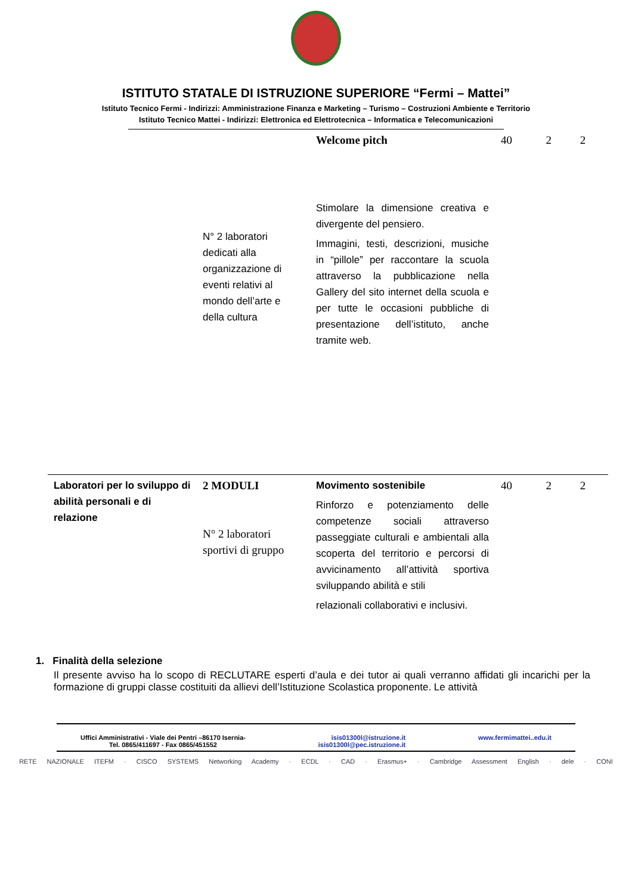ISTITUTO STATALE DI ISTRUZIONE SUPERIORE “Fermi – Mattei”
Istituto Tecnico Fermi - Indirizzi: Amministrazione Finanza e Marketing – Turismo – Costruzioni Ambiente e Territorio
Istituto Tecnico Mattei - Indirizzi: Elettronica ed Elettrotecnica – Informatica e Telecomunicazioni
| | N° 2 laboratori dedicati alla organizzazione di eventi relativi al mondo dell’arte e della cultura | Welcome pitch Stimolare la dimensione creativa e divergente del pensiero. Immagini, testi, descrizioni, musiche in “pillole” per raccontare la scuola attraverso la pubblicazione nella Gallery del sito internet della scuola e per tutte le occasioni pubbliche di presentazione dell’istituto, anche tramite web. | 40 | 2 | 2 |
| Laboratori per lo sviluppo di abilità personali e di relazione | 2 MODULI N° 2 laboratori sportivi di gruppo | Movimento sostenibile Rinforzo e potenziamento delle competenze sociali attraverso passeggiate culturali e ambientali alla scoperta del territorio e percorsi di avvicinamento all’attività sportiva sviluppando abilità e stili relazionali collaborativi e inclusivi. | 40 | 2 | 2 |
1. Finalità della selezione
Il presente avviso ha lo scopo di RECLUTARE esperti d’aula e dei tutor ai quali verranno affidati gli incarichi per la formazione di gruppi classe costituiti da allievi dell’Istituzione Scolastica proponente. Le attività
Uffici Amministrativi - Viale dei Pentri –86170 Isernia-
Tel. 0865/411697 - Fax 0865/451552
isis01300l@istruzione.it
isis01300l@pec.istruzione.it
www.fermimattei..edu.it
RETE NAZIONALE ITEFM · CISCO SYSTEMS Networking Academy · ECDL · CAD · Erasmus+ · Cambridge Assessment English · dele · CONI